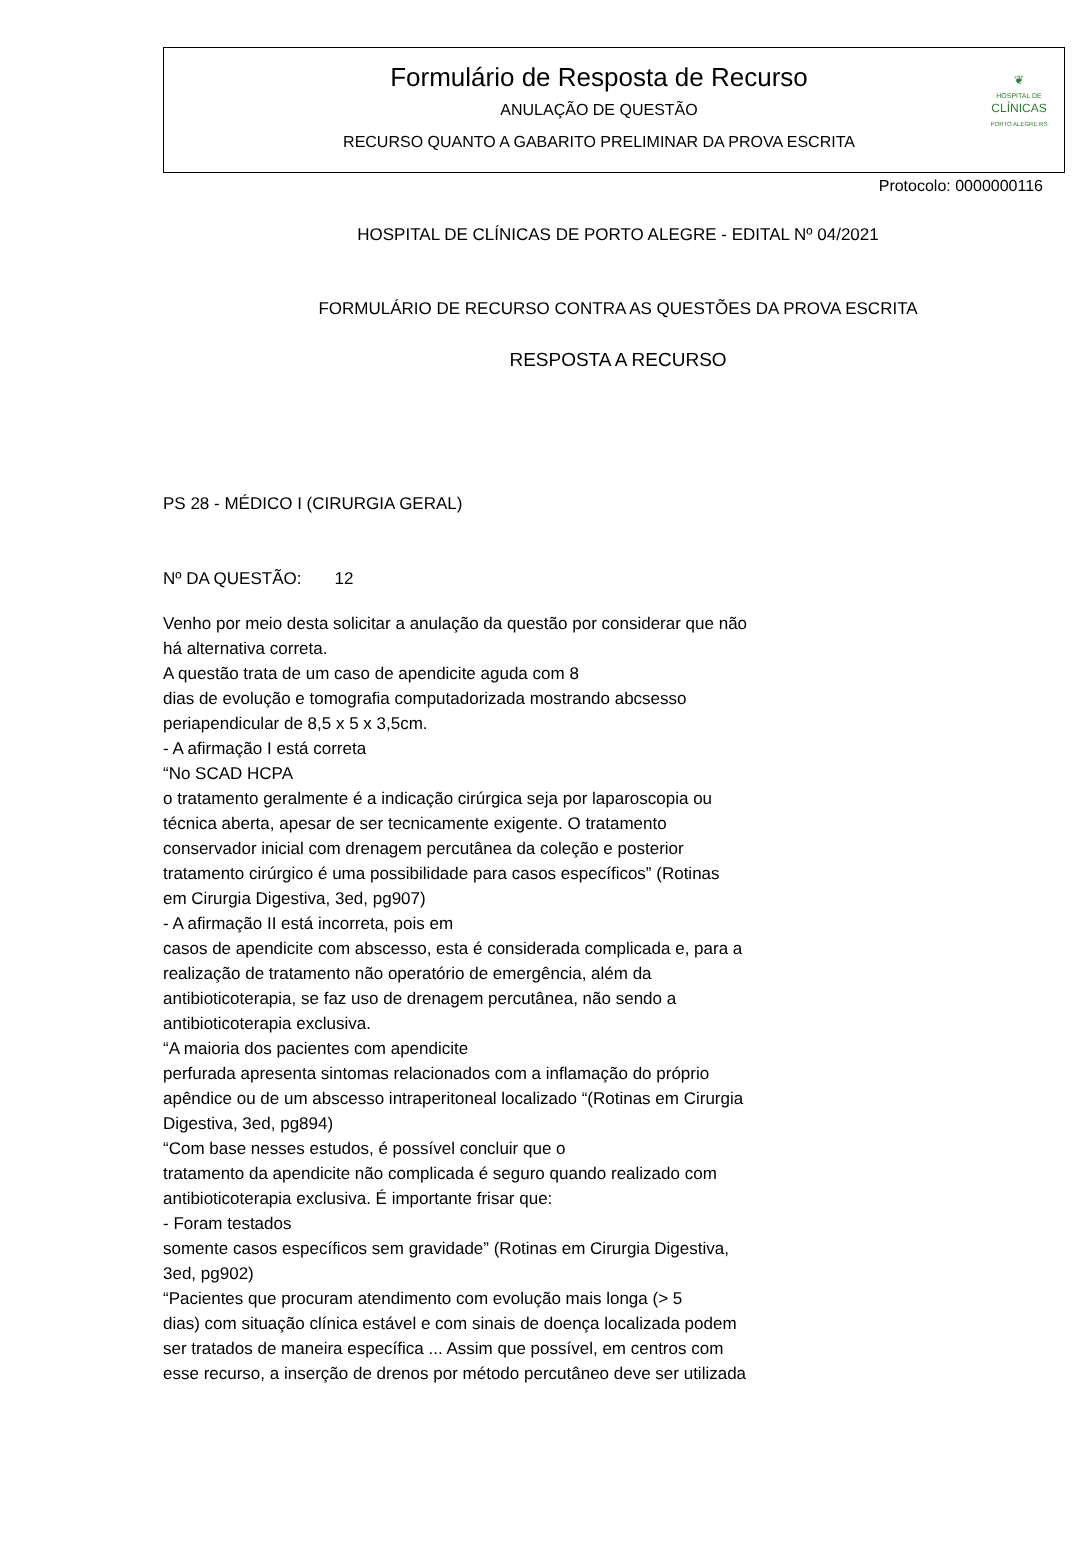Formulário de Resposta de Recurso
ANULAÇÃO DE QUESTÃO
RECURSO QUANTO A GABARITO PRELIMINAR DA PROVA ESCRITA
❦
HOSPITAL DE
CLÍNICAS
PORTO ALEGRE RS
Protocolo: 0000000116
HOSPITAL DE CLÍNICAS DE PORTO ALEGRE - EDITAL Nº 04/2021
FORMULÁRIO DE RECURSO CONTRA AS QUESTÕES DA PROVA ESCRITA
RESPOSTA A RECURSO
PS 28 - MÉDICO I (CIRURGIA GERAL)
Nº DA QUESTÃO: 12
Venho por meio desta solicitar a anulação da questão por considerar que não
há alternativa correta.
A questão trata de um caso de apendicite aguda com 8
dias de evolução e tomografia computadorizada mostrando abcsesso
periapendicular de 8,5 x 5 x 3,5cm.
- A afirmação I está correta
“No SCAD HCPA
o tratamento geralmente é a indicação cirúrgica seja por laparoscopia ou
técnica aberta, apesar de ser tecnicamente exigente. O tratamento
conservador inicial com drenagem percutânea da coleção e posterior
tratamento cirúrgico é uma possibilidade para casos específicos” (Rotinas
em Cirurgia Digestiva, 3ed, pg907)
- A afirmação II está incorreta, pois em
casos de apendicite com abscesso, esta é considerada complicada e, para a
realização de tratamento não operatório de emergência, além da
antibioticoterapia, se faz uso de drenagem percutânea, não sendo a
antibioticoterapia exclusiva.
“A maioria dos pacientes com apendicite
perfurada apresenta sintomas relacionados com a inflamação do próprio
apêndice ou de um abscesso intraperitoneal localizado “(Rotinas em Cirurgia
Digestiva, 3ed, pg894)
“Com base nesses estudos, é possível concluir que o
tratamento da apendicite não complicada é seguro quando realizado com
antibioticoterapia exclusiva. É importante frisar que:
- Foram testados
somente casos específicos sem gravidade” (Rotinas em Cirurgia Digestiva,
3ed, pg902)
“Pacientes que procuram atendimento com evolução mais longa (> 5
dias) com situação clínica estável e com sinais de doença localizada podem
ser tratados de maneira específica ... Assim que possível, em centros com
esse recurso, a inserção de drenos por método percutâneo deve ser utilizada